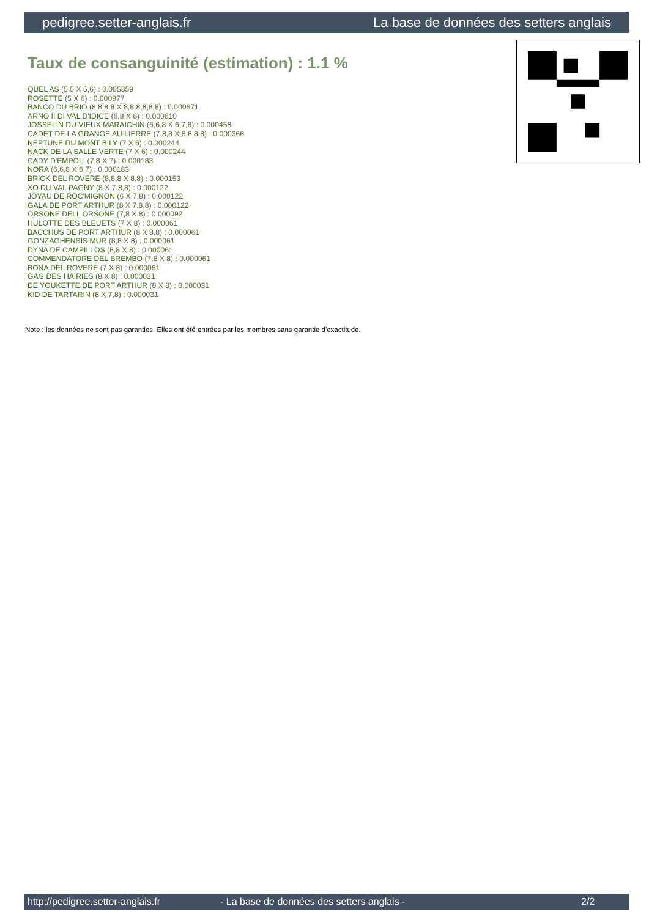pedigree.setter-anglais.fr La base de données des setters anglais
Taux de consanguinité (estimation) : 1.1 %
QUEL AS (5,5 X 5,6) : 0.005859
ROSETTE (5 X 6) : 0.000977
BANCO DU BRIO (8,8,8,8 X 8,8,8,8,8,8) : 0.000671
ARNO II DI VAL D'IDICE (6,8 X 6) : 0.000610
JOSSELIN DU VIEUX MARAICHIN (6,6,8 X 6,7,8) : 0.000458
CADET DE LA GRANGE AU LIERRE (7,8,8 X 8,8,8,8) : 0.000366
NEPTUNE DU MONT BILY (7 X 6) : 0.000244
NACK DE LA SALLE VERTE (7 X 6) : 0.000244
CADY D'EMPOLI (7,8 X 7) : 0.000183
NORA (6,6,8 X 6,7) : 0.000183
BRICK DEL ROVERE (8,8,8 X 8,8) : 0.000153
XO DU VAL PAGNY (8 X 7,8,8) : 0.000122
JOYAU DE ROC'MIGNON (6 X 7,8) : 0.000122
GALA DE PORT ARTHUR (8 X 7,8,8) : 0.000122
ORSONE DELL ORSONE (7,8 X 8) : 0.000092
HULOTTE DES BLEUETS (7 X 8) : 0.000061
BACCHUS DE PORT ARTHUR (8 X 8,8) : 0.000061
GONZAGHENSIS MUR (8,8 X 8) : 0.000061
DYNA DE CAMPILLOS (8,8 X 8) : 0.000061
COMMENDATORE DEL BREMBO (7,8 X 8) : 0.000061
BONA DEL ROVERE (7 X 8) : 0.000061
GAG DES HAIRIES (8 X 8) : 0.000031
DE YOUKETTE DE PORT ARTHUR (8 X 8) : 0.000031
KID DE TARTARIN (8 X 7,8) : 0.000031
Note : les données ne sont pas garanties. Elles ont été entrées par les membres sans garantie d'exactitude.
http://pedigree.setter-anglais.fr - La base de données des setters anglais - 2/2